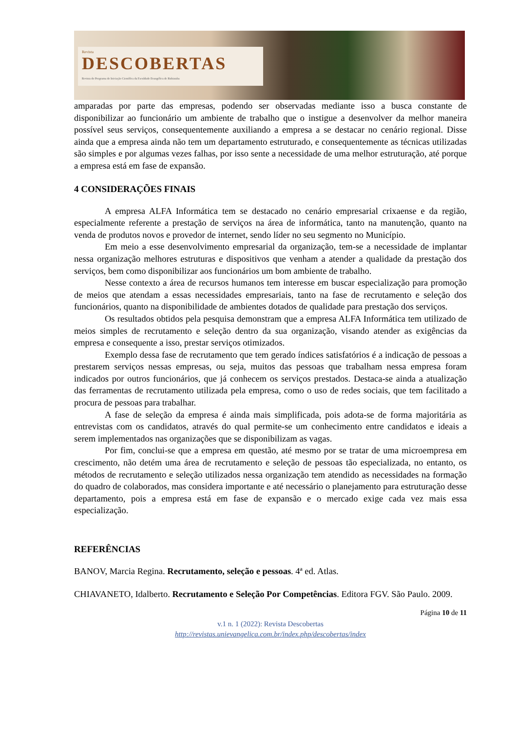Revista
DESCOBERTAS
Revista do Programa de Iniciação Científica da Faculdade Evangélica de Rubiataba
amparadas por parte das empresas, podendo ser observadas mediante isso a busca constante de disponibilizar ao funcionário um ambiente de trabalho que o instigue a desenvolver da melhor maneira possível seus serviços, consequentemente auxiliando a empresa a se destacar no cenário regional. Disse ainda que a empresa ainda não tem um departamento estruturado, e consequentemente as técnicas utilizadas são simples e por algumas vezes falhas, por isso sente a necessidade de uma melhor estruturação, até porque a empresa está em fase de expansão.
4 CONSIDERAÇÕES FINAIS
A empresa ALFA Informática tem se destacado no cenário empresarial crixaense e da região, especialmente referente a prestação de serviços na área de informática, tanto na manutenção, quanto na venda de produtos novos e provedor de internet, sendo líder no seu segmento no Município.
Em meio a esse desenvolvimento empresarial da organização, tem-se a necessidade de implantar nessa organização melhores estruturas e dispositivos que venham a atender a qualidade da prestação dos serviços, bem como disponibilizar aos funcionários um bom ambiente de trabalho.
Nesse contexto a área de recursos humanos tem interesse em buscar especialização para promoção de meios que atendam a essas necessidades empresariais, tanto na fase de recrutamento e seleção dos funcionários, quanto na disponibilidade de ambientes dotados de qualidade para prestação dos serviços.
Os resultados obtidos pela pesquisa demonstram que a empresa ALFA Informática tem utilizado de meios simples de recrutamento e seleção dentro da sua organização, visando atender as exigências da empresa e consequente a isso, prestar serviços otimizados.
Exemplo dessa fase de recrutamento que tem gerado índices satisfatórios é a indicação de pessoas a prestarem serviços nessas empresas, ou seja, muitos das pessoas que trabalham nessa empresa foram indicados por outros funcionários, que já conhecem os serviços prestados. Destaca-se ainda a atualização das ferramentas de recrutamento utilizada pela empresa, como o uso de redes sociais, que tem facilitado a procura de pessoas para trabalhar.
A fase de seleção da empresa é ainda mais simplificada, pois adota-se de forma majoritária as entrevistas com os candidatos, através do qual permite-se um conhecimento entre candidatos e ideais a serem implementados nas organizações que se disponibilizam as vagas.
Por fim, conclui-se que a empresa em questão, até mesmo por se tratar de uma microempresa em crescimento, não detém uma área de recrutamento e seleção de pessoas tão especializada, no entanto, os métodos de recrutamento e seleção utilizados nessa organização tem atendido as necessidades na formação do quadro de colaborados, mas considera importante e até necessário o planejamento para estruturação desse departamento, pois a empresa está em fase de expansão e o mercado exige cada vez mais essa especialização.
REFERÊNCIAS
BANOV, Marcia Regina. Recrutamento, seleção e pessoas. 4ª ed. Atlas.
CHIAVANETO, Idalberto. Recrutamento e Seleção Por Competências. Editora FGV. São Paulo. 2009.
Página 10 de 11
v.1 n. 1 (2022): Revista Descobertas
http://revistas.unievangelica.com.br/index.php/descobertas/index